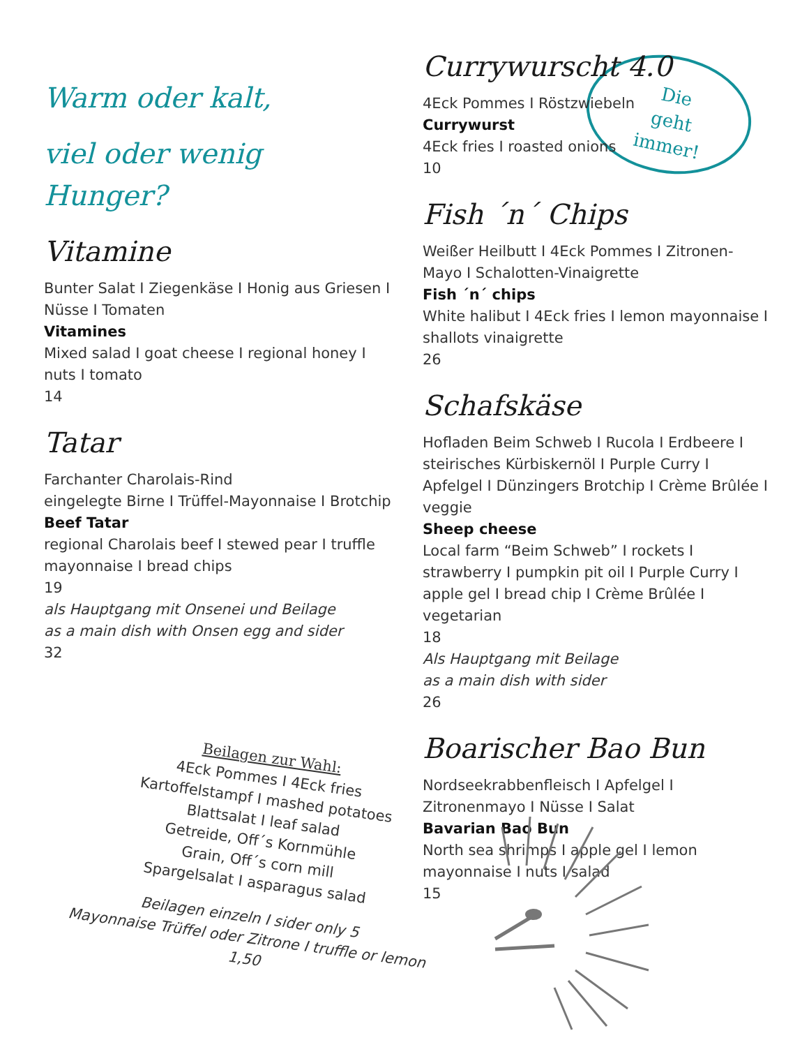Warm oder kalt,
viel oder wenig Hunger?
Vitamine
Bunter Salat I Ziegenkäse I Honig aus Griesen I Nüsse I Tomaten
Vitamines
Mixed salad I goat cheese I regional honey I nuts I tomato
14
Tatar
Farchanter Charolais-Rind
eingelegte Birne I Trüffel-Mayonnaise I Brotchip
Beef Tatar
regional Charolais beef I stewed pear I truffle mayonnaise I bread chips
19
als Hauptgang mit Onsenei und Beilage
as a main dish with Onsen egg and sider
32
Die
geht
immer!
Currywurscht 4.0
4Eck Pommes I Röstzwiebeln
Currywurst
4Eck fries I roasted onions
10
Fish ´n´ Chips
Weißer Heilbutt I 4Eck Pommes I Zitronen-Mayo I Schalotten-Vinaigrette
Fish ´n´ chips
White halibut I 4Eck fries I lemon mayonnaise I shallots vinaigrette
26
Schafskäse
Hofladen Beim Schweb I Rucola I Erdbeere I steirisches Kürbiskernöl I Purple Curry I Apfelgel I Dünzingers Brotchip I Crème Brûlée I veggie
Sheep cheese
Local farm “Beim Schweb” I rockets I strawberry I pumpkin pit oil I Purple Curry I apple gel I bread chip I Crème Brûlée I vegetarian
18
Als Hauptgang mit Beilage
as a main dish with sider
26
Boarischer Bao Bun
Nordseekrabbenfleisch I Apfelgel I Zitronenmayo I Nüsse I Salat
Bavarian Bao Bun
North sea shrimps I apple gel I lemon mayonnaise I nuts I salad
15
Beilagen zur Wahl:
4Eck Pommes I 4Eck fries
Kartoffelstampf I mashed potatoes
Blattsalat I leaf salad
Getreide, Off´s Kornmühle
Grain, Off´s corn mill
Spargelsalat I asparagus salad
Beilagen einzeln I sider only 5
Mayonnaise Trüffel oder Zitrone I truffle or lemon 1,50